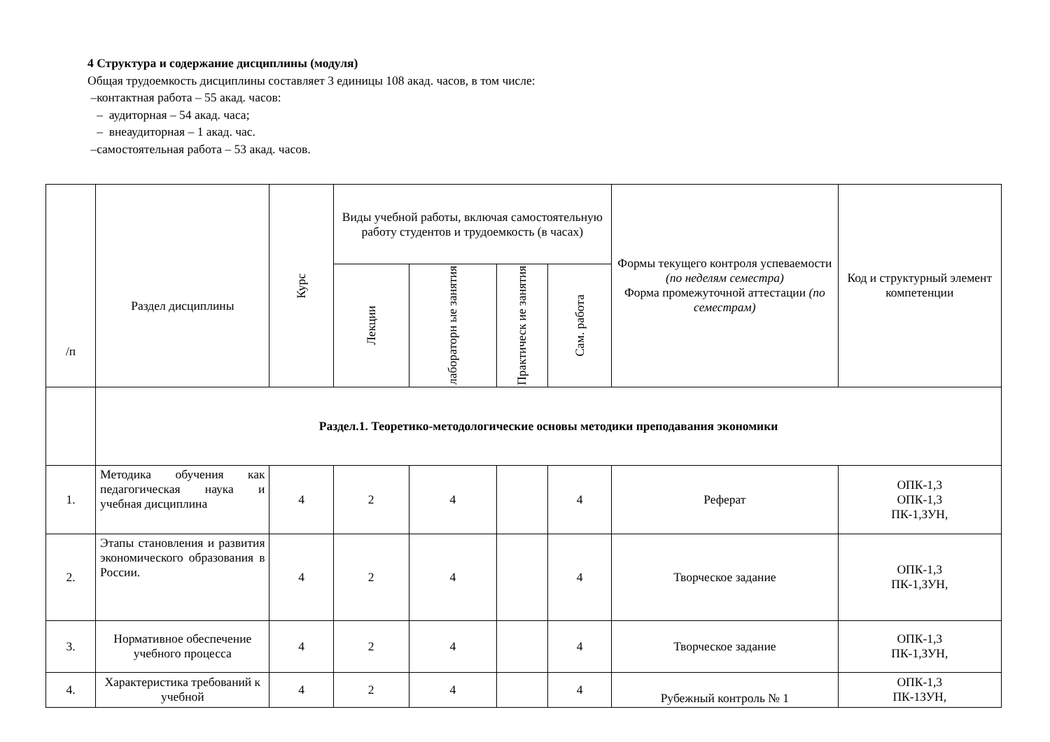4 Структура и содержание дисциплины (модуля)
Общая трудоемкость дисциплины составляет 3 единицы 108 акад. часов, в том числе:
–контактная работа – 55 акад. часов:
– аудиторная – 54 акад. часа;
– внеаудиторная – 1 акад. час.
–самостоятельная работа – 53 акад. часов.
| /п | Раздел дисциплины | Курс | Виды учебной работы, включая самостоятельную работу студентов и трудоемкость (в часах) | | | | Формы текущего контроля успеваемости (по неделям семестра) Форма промежуточной аттестации (по семестрам) | Код и структурный элемент компетенции |
| --- | --- | --- | --- | --- | --- | --- | --- | --- |
| | | | Лекции | лабораторн ые занятия | Практическ ие занятия | Сам. работа | | |
| | Раздел.1. Теоретико-методологические основы методики преподавания экономики | | | | | | | |
| 1. | Методика обучения как педагогическая наука и учебная дисциплина | 4 | 2 | 4 | | 4 | Реферат | ОПК-1,3 ОПК-1,3 ПК-1,ЗУН, |
| 2. | Этапы становления и развития экономического образования в России. | 4 | 2 | 4 | | 4 | Творческое задание | ОПК-1,3 ПК-1,ЗУН, |
| 3. | Нормативное обеспечение учебного процесса | 4 | 2 | 4 | | 4 | Творческое задание | ОПК-1,3 ПК-1,ЗУН, |
| 4. | Характеристика требований к учебной | 4 | 2 | 4 | | 4 | Рубежный контроль № 1 | ОПК-1,3 ПК-1ЗУН, |